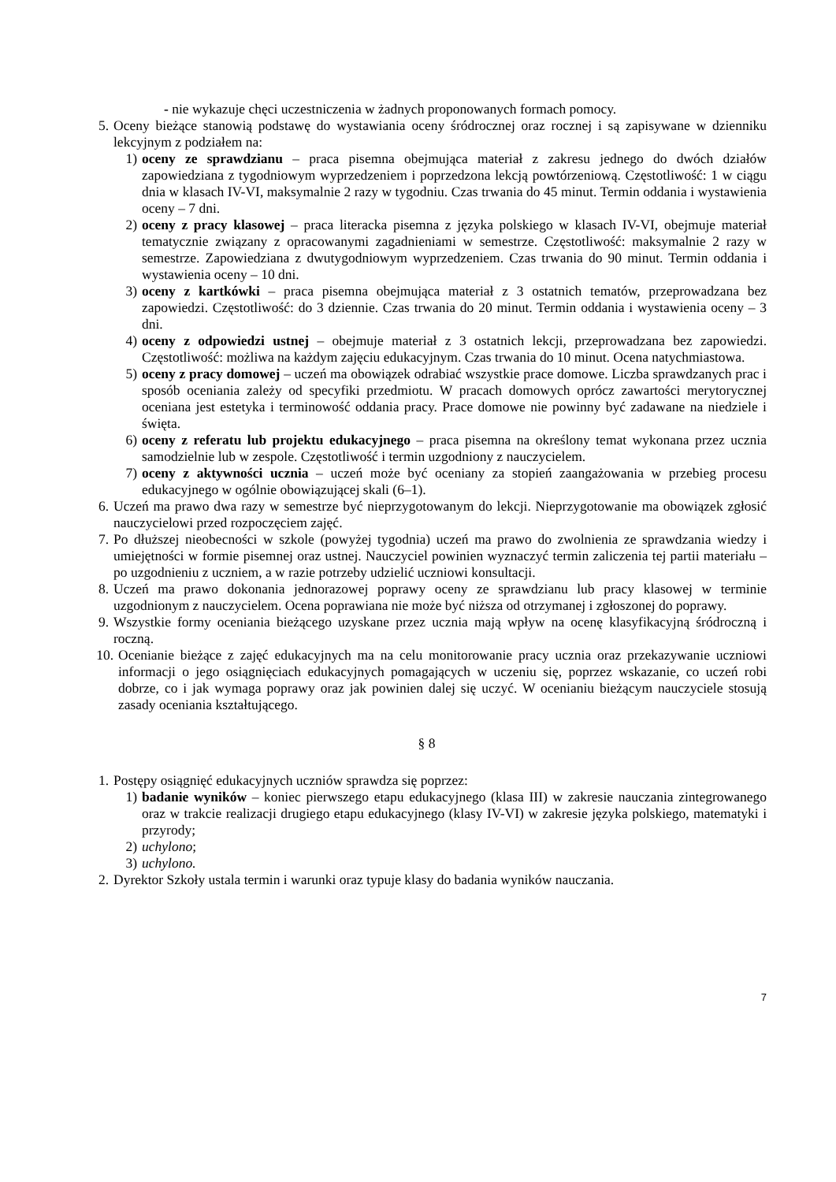- nie wykazuje chęci uczestniczenia w żadnych proponowanych formach pomocy.
5. Oceny bieżące stanowią podstawę do wystawiania oceny śródrocznej oraz rocznej i są zapisywane w dzienniku lekcyjnym z podziałem na:
1) oceny ze sprawdzianu – praca pisemna obejmująca materiał z zakresu jednego do dwóch działów zapowiedziana z tygodniowym wyprzedzeniem i poprzedzona lekcją powtórzeniową. Częstotliwość: 1 w ciągu dnia w klasach IV-VI, maksymalnie 2 razy w tygodniu. Czas trwania do 45 minut. Termin oddania i wystawienia oceny – 7 dni.
2) oceny z pracy klasowej – praca literacka pisemna z języka polskiego w klasach IV-VI, obejmuje materiał tematycznie związany z opracowanymi zagadnieniami w semestrze. Częstotliwość: maksymalnie 2 razy w semestrze. Zapowiedziana z dwutygodniowym wyprzedzeniem. Czas trwania do 90 minut. Termin oddania i wystawienia oceny – 10 dni.
3) oceny z kartkówki – praca pisemna obejmująca materiał z 3 ostatnich tematów, przeprowadzana bez zapowiedzi. Częstotliwość: do 3 dziennie. Czas trwania do 20 minut. Termin oddania i wystawienia oceny – 3 dni.
4) oceny z odpowiedzi ustnej – obejmuje materiał z 3 ostatnich lekcji, przeprowadzana bez zapowiedzi. Częstotliwość: możliwa na każdym zajęciu edukacyjnym. Czas trwania do 10 minut. Ocena natychmiastowa.
5) oceny z pracy domowej – uczeń ma obowiązek odrabiać wszystkie prace domowe. Liczba sprawdzanych prac i sposób oceniania zależy od specyfiki przedmiotu. W pracach domowych oprócz zawartości merytorycznej oceniana jest estetyka i terminowość oddania pracy. Prace domowe nie powinny być zadawane na niedziele i święta.
6) oceny z referatu lub projektu edukacyjnego – praca pisemna na określony temat wykonana przez ucznia samodzielnie lub w zespole. Częstotliwość i termin uzgodniony z nauczycielem.
7) oceny z aktywności ucznia – uczeń może być oceniany za stopień zaangażowania w przebieg procesu edukacyjnego w ogólnie obowiązującej skali (6–1).
6. Uczeń ma prawo dwa razy w semestrze być nieprzygotowanym do lekcji. Nieprzygotowanie ma obowiązek zgłosić nauczycielowi przed rozpoczęciem zajęć.
7. Po dłuższej nieobecności w szkole (powyżej tygodnia) uczeń ma prawo do zwolnienia ze sprawdzania wiedzy i umiejętności w formie pisemnej oraz ustnej. Nauczyciel powinien wyznaczyć termin zaliczenia tej partii materiału – po uzgodnieniu z uczniem, a w razie potrzeby udzielić uczniowi konsultacji.
8. Uczeń ma prawo dokonania jednorazowej poprawy oceny ze sprawdzianu lub pracy klasowej w terminie uzgodnionym z nauczycielem. Ocena poprawiana nie może być niższa od otrzymanej i zgłoszonej do poprawy.
9. Wszystkie formy oceniania bieżącego uzyskane przez ucznia mają wpływ na ocenę klasyfikacyjną śródroczną i roczną.
10. Ocenianie bieżące z zajęć edukacyjnych ma na celu monitorowanie pracy ucznia oraz przekazywanie uczniowi informacji o jego osiągnięciach edukacyjnych pomagających w uczeniu się, poprzez wskazanie, co uczeń robi dobrze, co i jak wymaga poprawy oraz jak powinien dalej się uczyć. W ocenianiu bieżącym nauczyciele stosują zasady oceniania kształtującego.
§ 8
1. Postępy osiągnięć edukacyjnych uczniów sprawdza się poprzez:
1) badanie wyników – koniec pierwszego etapu edukacyjnego (klasa III) w zakresie nauczania zintegrowanego oraz w trakcie realizacji drugiego etapu edukacyjnego (klasy IV-VI) w zakresie języka polskiego, matematyki i przyrody;
2) uchylono;
3) uchylono.
2. Dyrektor Szkoły ustala termin i warunki oraz typuje klasy do badania wyników nauczania.
7